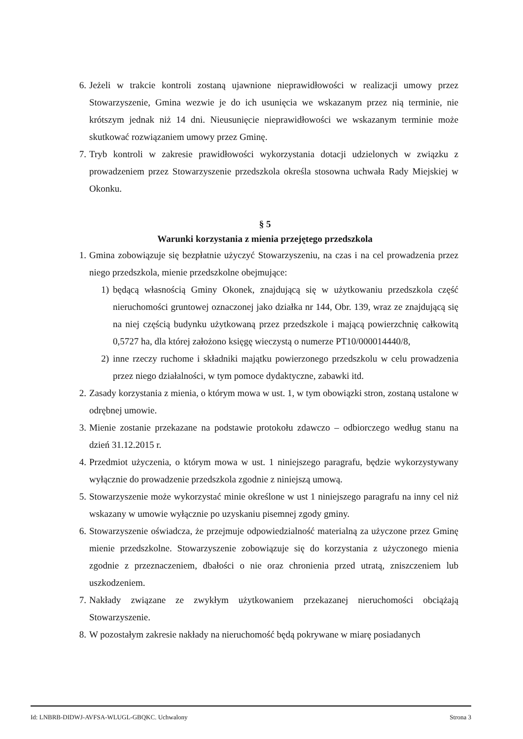6. Jeżeli w trakcie kontroli zostaną ujawnione nieprawidłowości w realizacji umowy przez Stowarzyszenie, Gmina wezwie je do ich usunięcia we wskazanym przez nią terminie, nie krótszym jednak niż 14 dni. Nieusunięcie nieprawidłowości we wskazanym terminie może skutkować rozwiązaniem umowy przez Gminę.
7. Tryb kontroli w zakresie prawidłowości wykorzystania dotacji udzielonych w związku z prowadzeniem przez Stowarzyszenie przedszkola określa stosowna uchwała Rady Miejskiej w Okonku.
§ 5
Warunki korzystania z mienia przejętego przedszkola
1. Gmina zobowiązuje się bezpłatnie użyczyć Stowarzyszeniu, na czas i na cel prowadzenia przez niego przedszkola, mienie przedszkolne obejmujące:
1) będącą własnością Gminy Okonek, znajdującą się w użytkowaniu przedszkola część nieruchomości gruntowej oznaczonej jako działka nr 144, Obr. 139, wraz ze znajdującą się na niej częścią budynku użytkowaną przez przedszkole i mającą powierzchnię całkowitą 0,5727 ha, dla której założono księgę wieczystą o numerze PT10/000014440/8,
2) inne rzeczy ruchome i składniki majątku powierzonego przedszkolu w celu prowadzenia przez niego działalności, w tym pomoce dydaktyczne, zabawki itd.
2. Zasady korzystania z mienia, o którym mowa w ust. 1, w tym obowiązki stron, zostaną ustalone w odrębnej umowie.
3. Mienie zostanie przekazane na podstawie protokołu zdawczo – odbiorczego według stanu na dzień 31.12.2015 r.
4. Przedmiot użyczenia, o którym mowa w ust. 1 niniejszego paragrafu, będzie wykorzystywany wyłącznie do prowadzenie przedszkola zgodnie z niniejszą umową.
5. Stowarzyszenie może wykorzystać minie określone w ust 1 niniejszego paragrafu na inny cel niż wskazany w umowie wyłącznie po uzyskaniu pisemnej zgody gminy.
6. Stowarzyszenie oświadcza, że przejmuje odpowiedzialność materialną za użyczone przez Gminę mienie przedszkolne. Stowarzyszenie zobowiązuje się do korzystania z użyczonego mienia zgodnie z przeznaczeniem, dbałości o nie oraz chronienia przed utratą, zniszczeniem lub uszkodzeniem.
7. Nakłady związane ze zwykłym użytkowaniem przekazanej nieruchomości obciążają Stowarzyszenie.
8. W pozostałym zakresie nakłady na nieruchomość będą pokrywane w miarę posiadanych
Id: LNBRB-DIDWJ-AVFSA-WLUGL-GBQKC. Uchwalony Strona 3